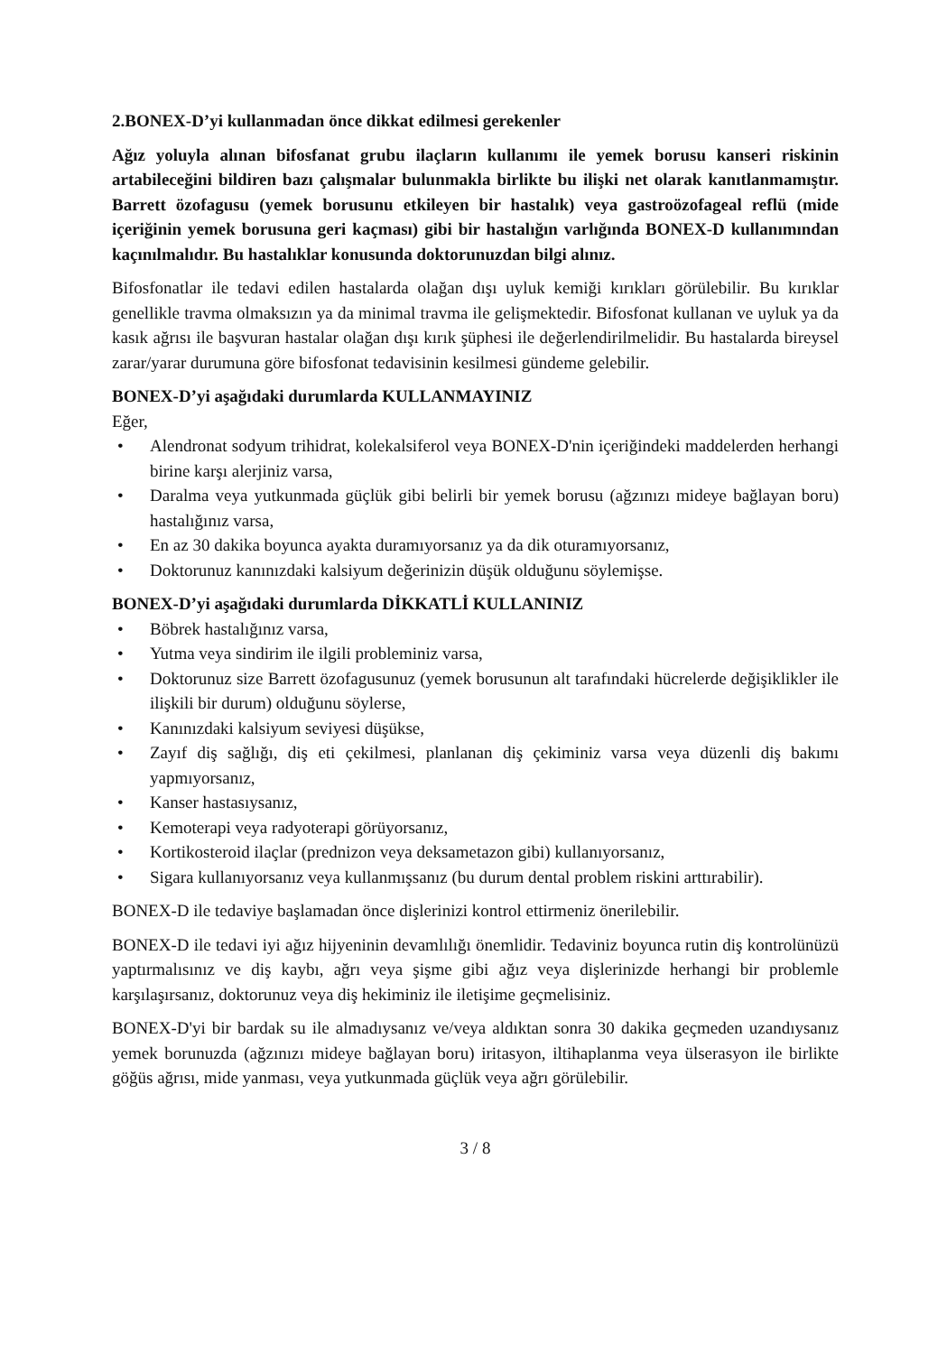2.BONEX-D’yi kullanmadan önce dikkat edilmesi gerekenler
Ağız yoluyla alınan bifosfanat grubu ilaçların kullanımı ile yemek borusu kanseri riskinin artabileceğini bildiren bazı çalışmalar bulunmakla birlikte bu ilişki net olarak kanıtlanmamıştır. Barrett özofagusu (yemek borusunu etkileyen bir hastalık) veya gastroözofageal reflü (mide içeriğinin yemek borusuna geri kaçması) gibi bir hastalığın varlığında BONEX-D kullanımından kaçınılmalıdır. Bu hastalıklar konusunda doktorunuzdan bilgi alınız.
Bifosfonatlar ile tedavi edilen hastalarda olağan dışı uyluk kemiği kırıkları görülebilir. Bu kırıklar genellikle travma olmaksızın ya da minimal travma ile gelişmektedir. Bifosfonat kullanan ve uyluk ya da kasık ağrısı ile başvuran hastalar olağan dışı kırık şüphesi ile değerlendirilmelidir. Bu hastalarda bireysel zarar/yarar durumuna göre bifosfonat tedavisinin kesilmesi gündeme gelebilir.
BONEX-D’yi aşağıdaki durumlarda KULLANMAYINIZ
Eğer,
• Alendronat sodyum trihidrat, kolekalsiferol veya BONEX-D'nin içeriğindeki maddelerden herhangi birine karşı alerjiniz varsa,
• Daralma veya yutkunmada güçlük gibi belirli bir yemek borusu (ağzınızı mideye bağlayan boru) hastalığınız varsa,
• En az 30 dakika boyunca ayakta duramıyorsanız ya da dik oturamıyorsanız,
• Doktorunuz kanınızdaki kalsiyum değerinizin düşük olduğunu söylemişse.
BONEX-D’yi aşağıdaki durumlarda DİKKATLİ KULLANINIZ
• Böbrek hastalığınız varsa,
• Yutma veya sindirim ile ilgili probleminiz varsa,
• Doktorunuz size Barrett özofagusunuz (yemek borusunun alt tarafındaki hücrelerde değişiklikler ile ilişkili bir durum) olduğunu söylerse,
• Kanınızdaki kalsiyum seviyesi düşükse,
• Zayıf diş sağlığı, diş eti çekilmesi, planlanan diş çekiminiz varsa veya düzenli diş bakımı yapmıyorsanız,
• Kanser hastasıysanız,
• Kemoterapi veya radyoterapi görüyorsanız,
• Kortikosteroid ilaçlar (prednizon veya deksametazon gibi) kullanıyorsanız,
• Sigara kullanıyorsanız veya kullanmışsanız (bu durum dental problem riskini arttırabilir).
BONEX-D ile tedaviye başlamadan önce dişlerinizi kontrol ettirmeniz önerilebilir.
BONEX-D ile tedavi iyi ağız hijyeninin devamlılığı önemlidir. Tedaviniz boyunca rutin diş kontrolünüzü yaptırmalısınız ve diş kaybı, ağrı veya şişme gibi ağız veya dişlerinizde herhangi bir problemle karşılaşırsanız, doktorunuz veya diş hekiminiz ile iletişime geçmelisiniz.
BONEX-D'yi bir bardak su ile almadıysanız ve/veya aldıktan sonra 30 dakika geçmeden uzandıysanız yemek borunuzda (ağzınızı mideye bağlayan boru) iritasyon, iltihaplanma veya ülserasyon ile birlikte göğüs ağrısı, mide yanması, veya yutkunmada güçlük veya ağrı görülebilir.
3 / 8